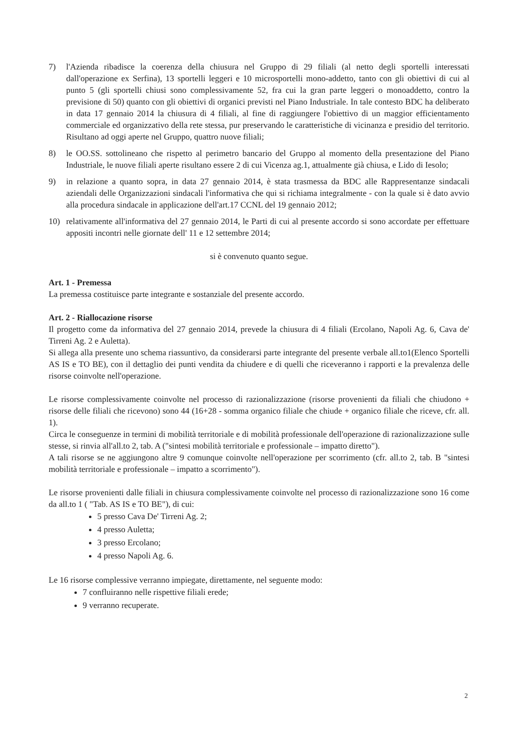7) l'Azienda ribadisce la coerenza della chiusura nel Gruppo di 29 filiali (al netto degli sportelli interessati dall'operazione ex Serfina), 13 sportelli leggeri e 10 microsportelli mono-addetto, tanto con gli obiettivi di cui al punto 5 (gli sportelli chiusi sono complessivamente 52, fra cui la gran parte leggeri o monoaddetto, contro la previsione di 50) quanto con gli obiettivi di organici previsti nel Piano Industriale. In tale contesto BDC ha deliberato in data 17 gennaio 2014 la chiusura di 4 filiali, al fine di raggiungere l'obiettivo di un maggior efficientamento commerciale ed organizzativo della rete stessa, pur preservando le caratteristiche di vicinanza e presidio del territorio. Risultano ad oggi aperte nel Gruppo, quattro nuove filiali;
8) le OO.SS. sottolineano che rispetto al perimetro bancario del Gruppo al momento della presentazione del Piano Industriale, le nuove filiali aperte risultano essere 2 di cui Vicenza ag.1, attualmente già chiusa, e Lido di Iesolo;
9) in relazione a quanto sopra, in data 27 gennaio 2014, è stata trasmessa da BDC alle Rappresentanze sindacali aziendali delle Organizzazioni sindacali l'informativa che qui si richiama integralmente - con la quale si è dato avvio alla procedura sindacale in applicazione dell'art.17 CCNL del 19 gennaio 2012;
10) relativamente all'informativa del 27 gennaio 2014, le Parti di cui al presente accordo si sono accordate per effettuare appositi incontri nelle giornate dell' 11 e 12 settembre 2014;
si è convenuto quanto segue.
Art. 1 - Premessa
La premessa costituisce parte integrante e sostanziale del presente accordo.
Art. 2 - Riallocazione risorse
Il progetto come da informativa del 27 gennaio 2014, prevede la chiusura di 4 filiali (Ercolano, Napoli Ag. 6, Cava de' Tirreni Ag. 2 e Auletta).
Si allega alla presente uno schema riassuntivo, da considerarsi parte integrante del presente verbale all.to1(Elenco Sportelli AS IS e TO BE), con il dettaglio dei punti vendita da chiudere e di quelli che riceveranno i rapporti e la prevalenza delle risorse coinvolte nell'operazione.
Le risorse complessivamente coinvolte nel processo di razionalizzazione (risorse provenienti da filiali che chiudono + risorse delle filiali che ricevono) sono 44 (16+28 - somma organico filiale che chiude + organico filiale che riceve, cfr. all. 1).
Circa le conseguenze in termini di mobilità territoriale e di mobilità professionale dell'operazione di razionalizzazione sulle stesse, si rinvia all'all.to 2, tab. A ("sintesi mobilità territoriale e professionale – impatto diretto").
A tali risorse se ne aggiungono altre 9 comunque coinvolte nell'operazione per scorrimento (cfr. all.to 2, tab. B "sintesi mobilità territoriale e professionale – impatto a scorrimento").
Le risorse provenienti dalle filiali in chiusura complessivamente coinvolte nel processo di razionalizzazione sono 16 come da all.to 1 ( "Tab. AS IS e TO BE"), di cui:
5 presso Cava De' Tirreni Ag. 2;
4 presso Auletta;
3 presso Ercolano;
4 presso Napoli Ag. 6.
Le 16 risorse complessive verranno impiegate, direttamente, nel seguente modo:
7 confluiranno nelle rispettive filiali erede;
9 verranno recuperate.
2